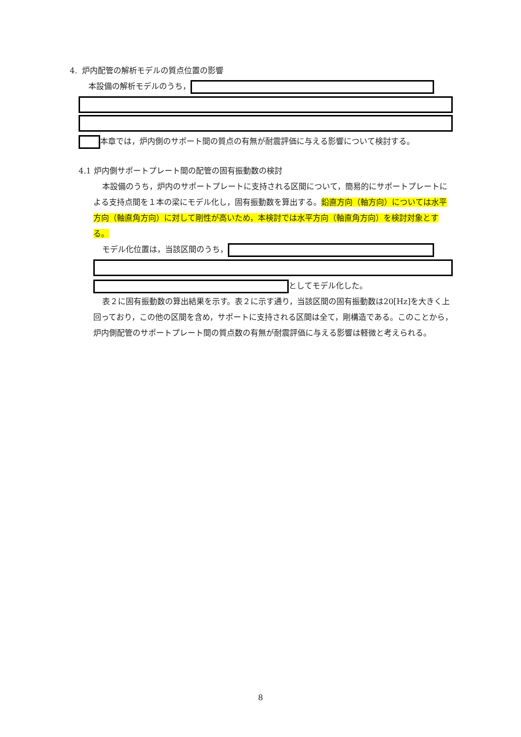4. 炉内配管の解析モデルの質点位置の影響
本設備の解析モデルのうち，
本章では，炉内側のサポート間の質点の有無が耐震評価に与える影響について検討する。
4.1 炉内側サポートプレート間の配管の固有振動数の検討
本設備のうち，炉内のサポートプレートに支持される区間について，簡易的にサポートプレートによる支持点間を１本の梁にモデル化し，固有振動数を算出する。鉛直方向（軸方向）については水平方向（軸直角方向）に対して剛性が高いため，本検討では水平方向（軸直角方向）を検討対象とする。
モデル化位置は，当該区間のうち，
としてモデル化した。
表２に固有振動数の算出結果を示す。表２に示す通り，当該区間の固有振動数は20[Hz]を大きく上回っており，この他の区間を含め，サポートに支持される区間は全て，剛構造である。このことから，炉内側配管のサポートプレート間の質点数の有無が耐震評価に与える影響は軽微と考えられる。
8